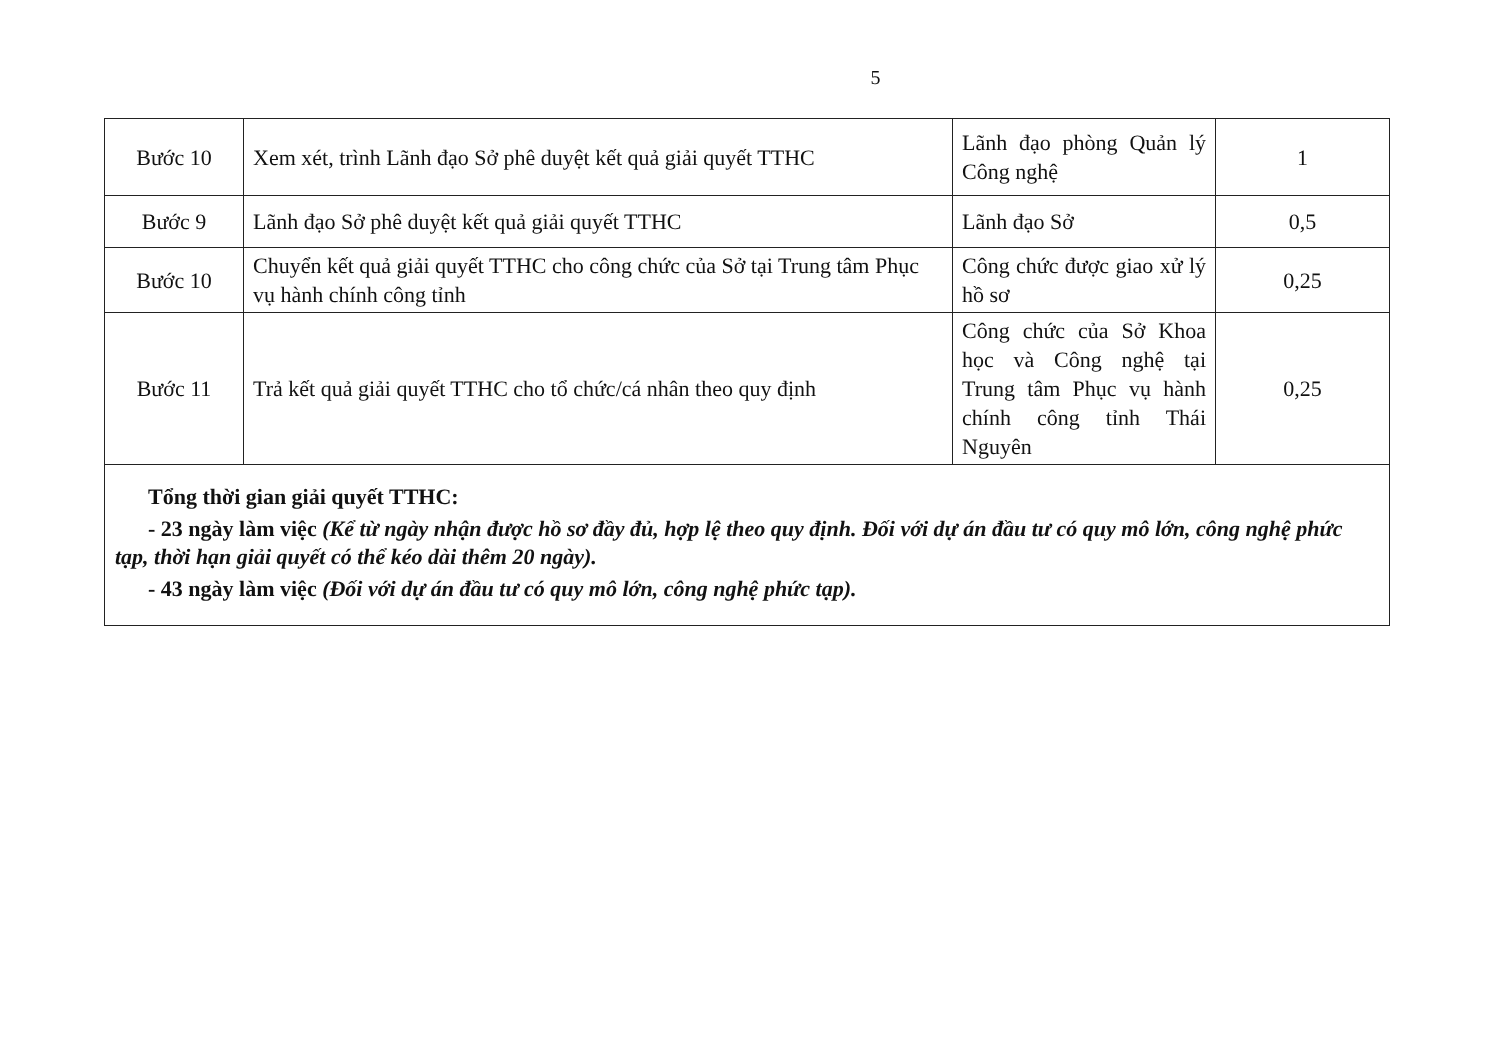5
| Bước 10 | Xem xét, trình Lãnh đạo Sở phê duyệt kết quả giải quyết TTHC | Lãnh đạo phòng Quản lý Công nghệ | 1 |
| Bước 9 | Lãnh đạo Sở phê duyệt kết quả giải quyết TTHC | Lãnh đạo Sở | 0,5 |
| Bước 10 | Chuyển kết quả giải quyết TTHC cho công chức của Sở tại Trung tâm Phục vụ hành chính công tỉnh | Công chức được giao xử lý hồ sơ | 0,25 |
| Bước 11 | Trả kết quả giải quyết TTHC cho tổ chức/cá nhân theo quy định | Công chức của Sở Khoa học và Công nghệ tại Trung tâm Phục vụ hành chính công tỉnh Thái Nguyên | 0,25 |
| Tổng thời gian giải quyết TTHC: - 23 ngày làm việc (Kể từ ngày nhận được hồ sơ đầy đủ, hợp lệ theo quy định. Đối với dự án đầu tư có quy mô lớn, công nghệ phức tạp, thời hạn giải quyết có thể kéo dài thêm 20 ngày). - 43 ngày làm việc (Đối với dự án đầu tư có quy mô lớn, công nghệ phức tạp). | | | |